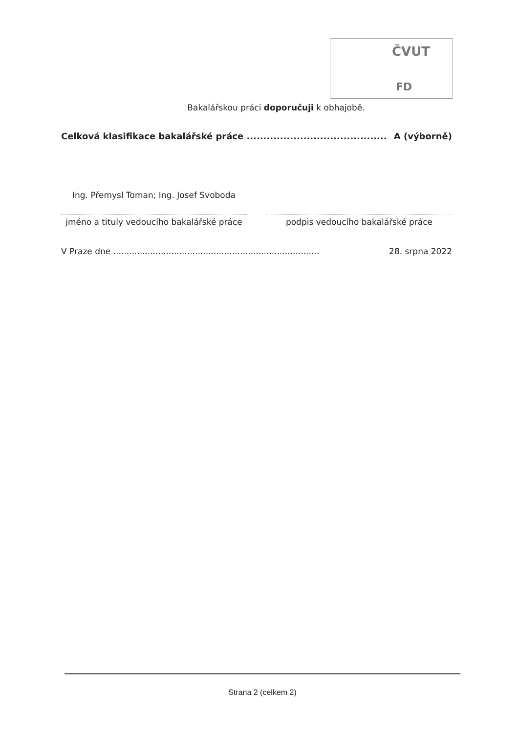ČVUT
FD
Bakalářskou práci doporučuji k obhajobě.
Celková klasifikace bakalářské práce .......................................... A (výborně)
Ing. Přemysl Toman; Ing. Josef Svoboda
jméno a tituly vedoucího bakalářské práce
podpis vedoucího bakalářské práce
V Praze dne .............................................................................. 28. srpna 2022
Strana 2 (celkem 2)